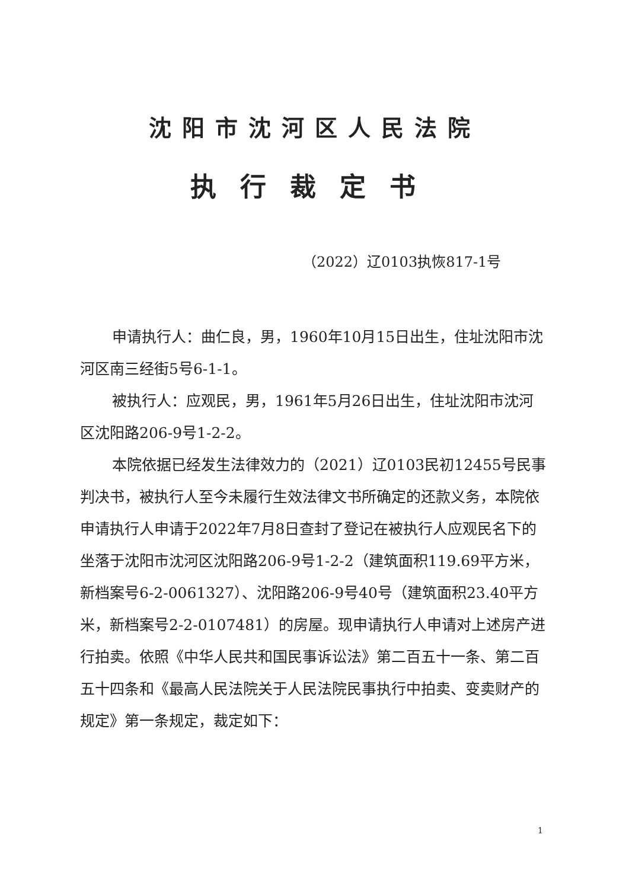沈阳市沈河区人民法院
执行裁定书
（2022）辽0103执恢817-1号
申请执行人：曲仁良，男，1960年10月15日出生，住址沈阳市沈河区南三经街5号6-1-1。
被执行人：应观民，男，1961年5月26日出生，住址沈阳市沈河区沈阳路206-9号1-2-2。
本院依据已经发生法律效力的（2021）辽0103民初12455号民事判决书，被执行人至今未履行生效法律文书所确定的还款义务，本院依申请执行人申请于2022年7月8日查封了登记在被执行人应观民名下的坐落于沈阳市沈河区沈阳路206-9号1-2-2（建筑面积119.69平方米，新档案号6-2-0061327）、沈阳路206-9号40号（建筑面积23.40平方米，新档案号2-2-0107481）的房屋。现申请执行人申请对上述房产进行拍卖。依照《中华人民共和国民事诉讼法》第二百五十一条、第二百五十四条和《最高人民法院关于人民法院民事执行中拍卖、变卖财产的规定》第一条规定，裁定如下：
1